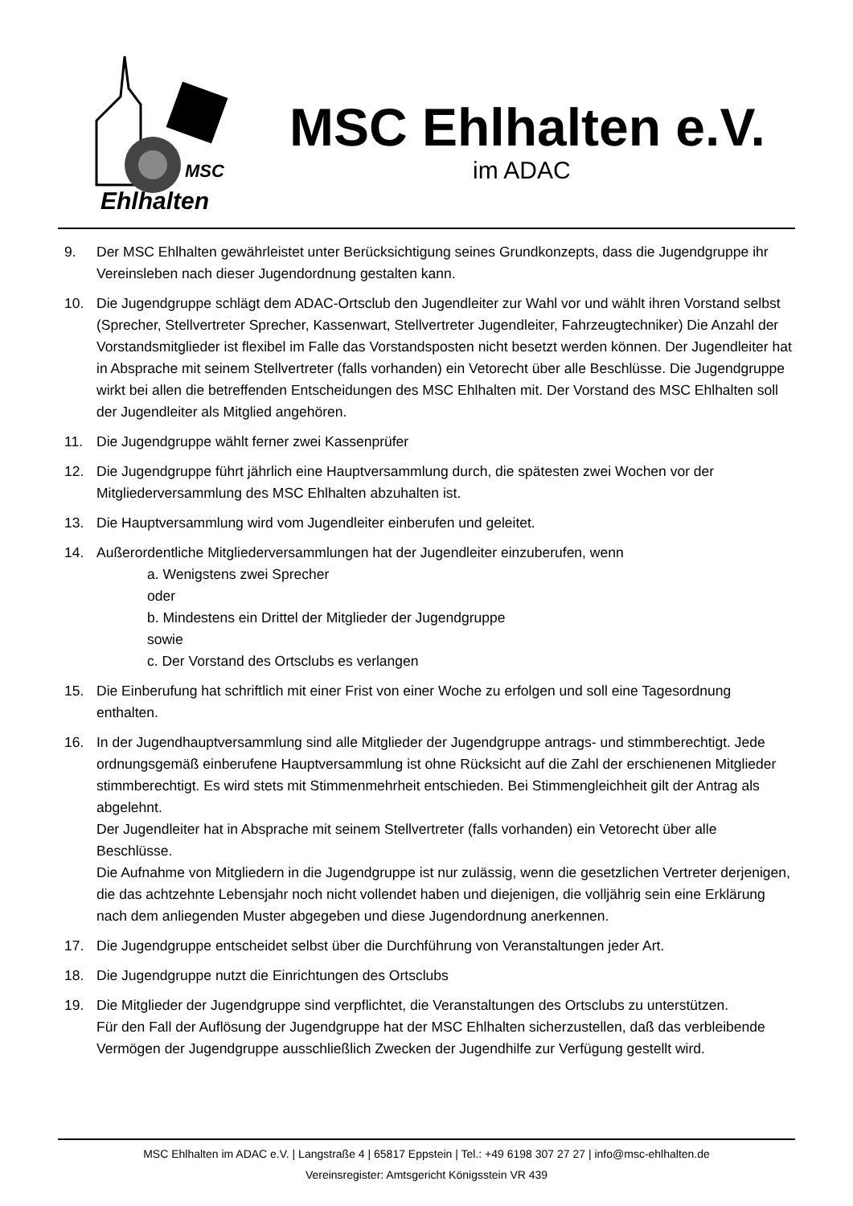Ehlhalten
MSC
MSC Ehlhalten e.V.
im ADAC
9. Der MSC Ehlhalten gewährleistet unter Berücksichtigung seines Grundkonzepts, dass die Jugendgruppe ihr Vereinsleben nach dieser Jugendordnung gestalten kann.
10. Die Jugendgruppe schlägt dem ADAC-Ortsclub den Jugendleiter zur Wahl vor und wählt ihren Vorstand selbst (Sprecher, Stellvertreter Sprecher, Kassenwart, Stellvertreter Jugendleiter, Fahrzeugtechniker) Die Anzahl der Vorstandsmitglieder ist flexibel im Falle das Vorstandsposten nicht besetzt werden können. Der Jugendleiter hat in Absprache mit seinem Stellvertreter (falls vorhanden) ein Vetorecht über alle Beschlüsse. Die Jugendgruppe wirkt bei allen die betreffenden Entscheidungen des MSC Ehlhalten mit. Der Vorstand des MSC Ehlhalten soll der Jugendleiter als Mitglied angehören.
11. Die Jugendgruppe wählt ferner zwei Kassenprüfer
12. Die Jugendgruppe führt jährlich eine Hauptversammlung durch, die spätesten zwei Wochen vor der Mitgliederversammlung des MSC Ehlhalten abzuhalten ist.
13. Die Hauptversammlung wird vom Jugendleiter einberufen und geleitet.
14. Außerordentliche Mitgliederversammlungen hat der Jugendleiter einzuberufen, wenn
a. Wenigstens zwei Sprecher
oder
b. Mindestens ein Drittel der Mitglieder der Jugendgruppe
sowie
c. Der Vorstand des Ortsclubs es verlangen
15. Die Einberufung hat schriftlich mit einer Frist von einer Woche zu erfolgen und soll eine Tagesordnung enthalten.
16. In der Jugendhauptversammlung sind alle Mitglieder der Jugendgruppe antrags- und stimmberechtigt. Jede ordnungsgemäß einberufene Hauptversammlung ist ohne Rücksicht auf die Zahl der erschienenen Mitglieder stimmberechtigt. Es wird stets mit Stimmenmehrheit entschieden. Bei Stimmengleichheit gilt der Antrag als abgelehnt.
Der Jugendleiter hat in Absprache mit seinem Stellvertreter (falls vorhanden) ein Vetorecht über alle Beschlüsse.
Die Aufnahme von Mitgliedern in die Jugendgruppe ist nur zulässig, wenn die gesetzlichen Vertreter derjenigen, die das achtzehnte Lebensjahr noch nicht vollendet haben und diejenigen, die volljährig sein eine Erklärung nach dem anliegenden Muster abgegeben und diese Jugendordnung anerkennen.
17. Die Jugendgruppe entscheidet selbst über die Durchführung von Veranstaltungen jeder Art.
18. Die Jugendgruppe nutzt die Einrichtungen des Ortsclubs
19. Die Mitglieder der Jugendgruppe sind verpflichtet, die Veranstaltungen des Ortsclubs zu unterstützen.
Für den Fall der Auflösung der Jugendgruppe hat der MSC Ehlhalten sicherzustellen, daß das verbleibende Vermögen der Jugendgruppe ausschließlich Zwecken der Jugendhilfe zur Verfügung gestellt wird.
MSC Ehlhalten im ADAC e.V. | Langstraße 4 | 65817 Eppstein | Tel.: +49 6198 307 27 27 | info@msc-ehlhalten.de
Vereinsregister: Amtsgericht Königsstein VR 439